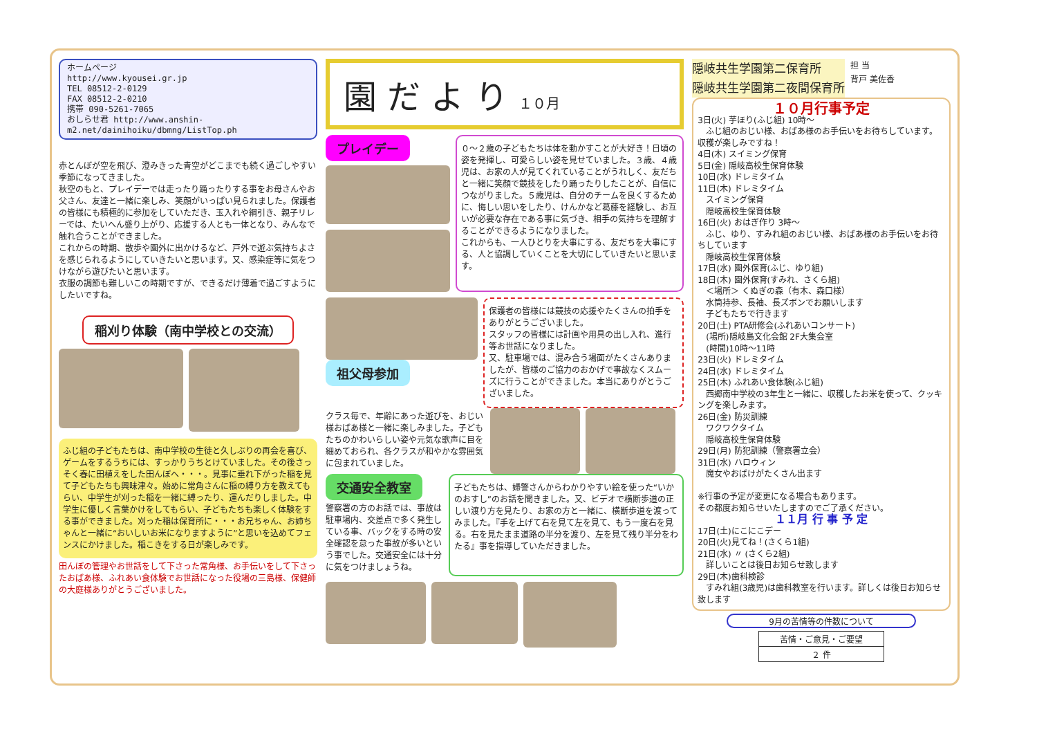ホームページ
http://www.kyousei.gr.jp
TEL 08512-2-0129
FAX 08512-2-0210
携帯 090-5261-7065
おしらせ君 http://www.anshin-m2.net/dainihoiku/dbmng/ListTop.ph
赤とんぼが空を飛び、澄みきった青空がどこまでも続く過ごしやすい季節になってきました。
秋空のもと、プレイデーでは走ったり踊ったりする事をお母さんやお父さん、友達と一緒に楽しみ、笑顔がいっぱい見られました。保護者の皆様にも積極的に参加をしていただき、玉入れや綱引き、親子リレーでは、たいへん盛り上がり、応援する人とも一体となり、みんなで触れ合うことができました。
これからの時期、散歩や園外に出かけるなど、戸外で遊ぶ気持ちよさを感じられるようにしていきたいと思います。又、感染症等に気をつけながら遊びたいと思います。
衣服の調節も難しいこの時期ですが、できるだけ薄着で過ごすようにしたいですね。
稲刈り体験（南中学校との交流）
ふじ組の子どもたちは、南中学校の生徒と久しぶりの再会を喜び、ゲームをするうちには、すっかりうちとけていました。その後さっそく春に田植えをした田んぼへ・・・。見事に垂れ下がった稲を見て子どもたちも興味津々。始めに常角さんに稲の縛り方を教えてもらい、中学生が刈った稲を一緒に縛ったり、運んだりしました。中学生に優しく言葉かけをしてもらい、子どもたちも楽しく体験をする事ができました。刈った稲は保育所に・・・お兄ちゃん、お姉ちゃんと一緒に“おいしいお米になりますように”と思いを込めてフェンスにかけました。稲こきをする日が楽しみです。
田んぼの管理やお世話をして下さった常角様、お手伝いをして下さったおばあ様、ふれあい食体験でお世話になった役場の三島様、保健師の大庭様ありがとうございました。
園 だ よ り １０月
プレイデー
０～２歳の子どもたちは体を動かすことが大好き！日頃の姿を発揮し、可愛らしい姿を見せていました。３歳、４歳児は、お家の人が見てくれていることがうれしく、友だちと一緒に笑顔で競技をしたり踊ったりしたことが、自信につながりました。５歳児は、自分のチームを良くするために、悔しい思いをしたり、けんかなど葛藤を経験し、お互いが必要な存在である事に気づき、相手の気持ちを理解することができるようになりました。
これからも、一人ひとりを大事にする、友だちを大事にする、人と協調していくことを大切にしていきたいと思います。
祖父母参加
保護者の皆様には競技の応援やたくさんの拍手をありがとうございました。
スタッフの皆様には計画や用具の出し入れ、進行等お世話になりました。
又、駐車場では、混み合う場面がたくさんありましたが、皆様のご協力のおかげで事故なくスムーズに行うことができました。本当にありがとうございました。
クラス毎で、年齢にあった遊びを、おじい様おばあ様と一緒に楽しみました。子どもたちのかわいらしい姿や元気な歌声に目を細めておられ、各クラスが和やかな雰囲気に包まれていました。
交通安全教室
警察署の方のお話では、事故は駐車場内、交差点で多く発生している事、バックをする時の安全確認を怠った事故が多いという事でした。交通安全には十分に気をつけましょうね。
子どもたちは、婦警さんからわかりやすい絵を使った“いかのおすし”のお話を聞きました。又、ビデオで横断歩道の正しい渡り方を見たり、お家の方と一緒に、横断歩道を渡ってみました。『手を上げて右を見て左を見て、もう一度右を見る。右を見たまま道路の半分を渡り、左を見て残り半分をわたる』事を指導していただきました。
隠岐共生学園第二保育所
隠岐共生学園第二夜間保育所
担 当
背戸 美佐香
１０月行事予定
3日(火) 芋ほり(ふじ組) 10時～
　ふじ組のおじい様、おばあ様のお手伝いをお待ちしています。収穫が楽しみですね！
4日(木) スイミング保育
5日(金) 隠岐高校生保育体験
10日(水) ドレミタイム
11日(木) ドレミタイム
　スイミング保育
　隠岐高校生保育体験
16日(火) おはぎ作り 3時～
　ふじ、ゆり、すみれ組のおじい様、おばあ様のお手伝いをお待ちしています
　隠岐高校生保育体験
17日(水) 園外保育(ふじ、ゆり組)
18日(木) 園外保育(すみれ、さくら組)
　＜場所＞ くぬぎの森（有木、森口様）
　水筒持参、長袖、長ズボンでお願いします
　子どもたちで行きます
20日(土) PTA研修会(ふれあいコンサート)
　(場所)隠岐島文化会館 2F大集会室
　(時間)10時～11時
23日(火) ドレミタイム
24日(水) ドレミタイム
25日(木) ふれあい食体験(ふじ組)
　西郷南中学校の3年生と一緒に、収穫したお米を使って、クッキングを楽しみます。
26日(金) 防災訓練
　ワクワクタイム
　隠岐高校生保育体験
29日(月) 防犯訓練（警察署立会）
31日(水) ハロウィン
　魔女やおばけがたくさん出ます
※行事の予定が変更になる場合もあります。
その都度お知らせいたしますのでご了承ください。
１１月 行 事 予 定
17日(土)にこにこデー
20日(火)見てね！(さくら1組)
21日(水) 〃 (さくら2組)
　詳しいことは後日お知らせ致します
29日(木)歯科検診
　すみれ組(3歳児)は歯科教室を行います。詳しくは後日お知らせ致します
9月の苦情等の件数について
| 苦情・ご意見・ご要望 |
| --- |
| ２ 件 |